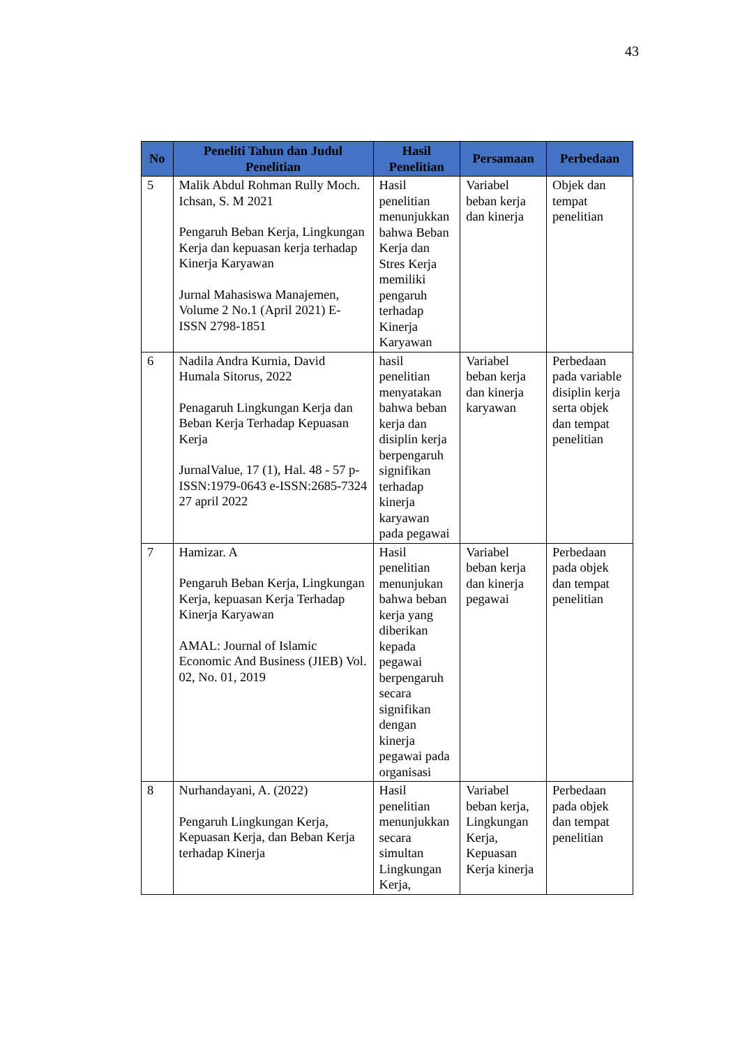43
| No | Peneliti Tahun dan Judul Penelitian | Hasil Penelitian | Persamaan | Perbedaan |
| --- | --- | --- | --- | --- |
| 5 | Malik Abdul Rohman Rully Moch. Ichsan, S. M 2021 Pengaruh Beban Kerja, Lingkungan Kerja dan kepuasan kerja terhadap Kinerja Karyawan Jurnal Mahasiswa Manajemen, Volume 2 No.1 (April 2021) E-ISSN 2798-1851 | Hasil penelitian menunjukkan bahwa Beban Kerja dan Stres Kerja memiliki pengaruh terhadap Kinerja Karyawan | Variabel beban kerja dan kinerja | Objek dan tempat penelitian |
| 6 | Nadila Andra Kurnia, David Humala Sitorus, 2022 Penagaruh Lingkungan Kerja dan Beban Kerja Terhadap Kepuasan Kerja JurnalValue, 17 (1), Hal. 48 - 57 p-ISSN:1979-0643 e-ISSN:2685-7324 27 april 2022 | hasil penelitian menyatakan bahwa beban kerja dan disiplin kerja berpengaruh signifikan terhadap kinerja karyawan pada pegawai | Variabel beban kerja dan kinerja karyawan | Perbedaan pada variable disiplin kerja serta objek dan tempat penelitian |
| 7 | Hamizar. A Pengaruh Beban Kerja, Lingkungan Kerja, kepuasan Kerja Terhadap Kinerja Karyawan AMAL: Journal of Islamic Economic And Business (JIEB) Vol. 02, No. 01, 2019 | Hasil penelitian menunjukan bahwa beban kerja yang diberikan kepada pegawai berpengaruh secara signifikan dengan kinerja pegawai pada organisasi | Variabel beban kerja dan kinerja pegawai | Perbedaan pada objek dan tempat penelitian |
| 8 | Nurhandayani, A. (2022) Pengaruh Lingkungan Kerja, Kepuasan Kerja, dan Beban Kerja terhadap Kinerja | Hasil penelitian menunjukkan secara simultan Lingkungan Kerja, | Variabel beban kerja, Lingkungan Kerja, Kepuasan Kerja kinerja | Perbedaan pada objek dan tempat penelitian |